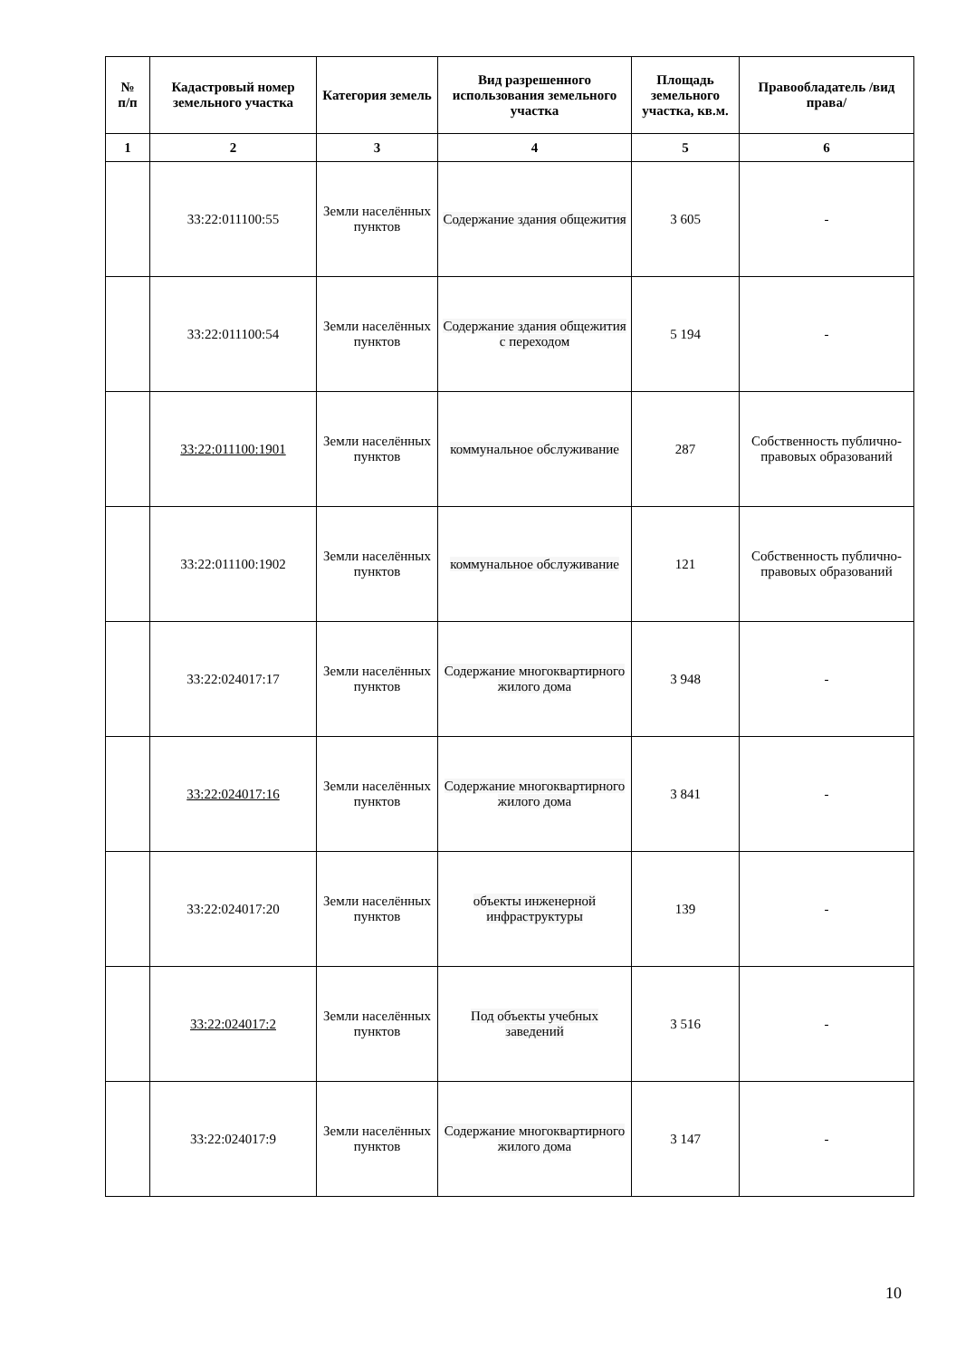| № п/п | Кадастровый номер земельного участка | Категория земель | Вид разрешенного использования земельного участка | Площадь земельного участка, кв.м. | Правообладатель /вид права/ |
| --- | --- | --- | --- | --- | --- |
| 1 | 2 | 3 | 4 | 5 | 6 |
| | 33:22:011100:55 | Земли населённых пунктов | Содержание здания общежития | 3 605 | - |
| | 33:22:011100:54 | Земли населённых пунктов | Содержание здания общежития с переходом | 5 194 | - |
| | 33:22:011100:1901 | Земли населённых пунктов | коммунальное обслуживание | 287 | Собственность публично-правовых образований |
| | 33:22:011100:1902 | Земли населённых пунктов | коммунальное обслуживание | 121 | Собственность публично-правовых образований |
| | 33:22:024017:17 | Земли населённых пунктов | Содержание многоквартирного жилого дома | 3 948 | - |
| | 33:22:024017:16 | Земли населённых пунктов | Содержание многоквартирного жилого дома | 3 841 | - |
| | 33:22:024017:20 | Земли населённых пунктов | объекты инженерной инфраструктуры | 139 | - |
| | 33:22:024017:2 | Земли населённых пунктов | Под объекты учебных заведений | 3 516 | - |
| | 33:22:024017:9 | Земли населённых пунктов | Содержание многоквартирного жилого дома | 3 147 | - |
10